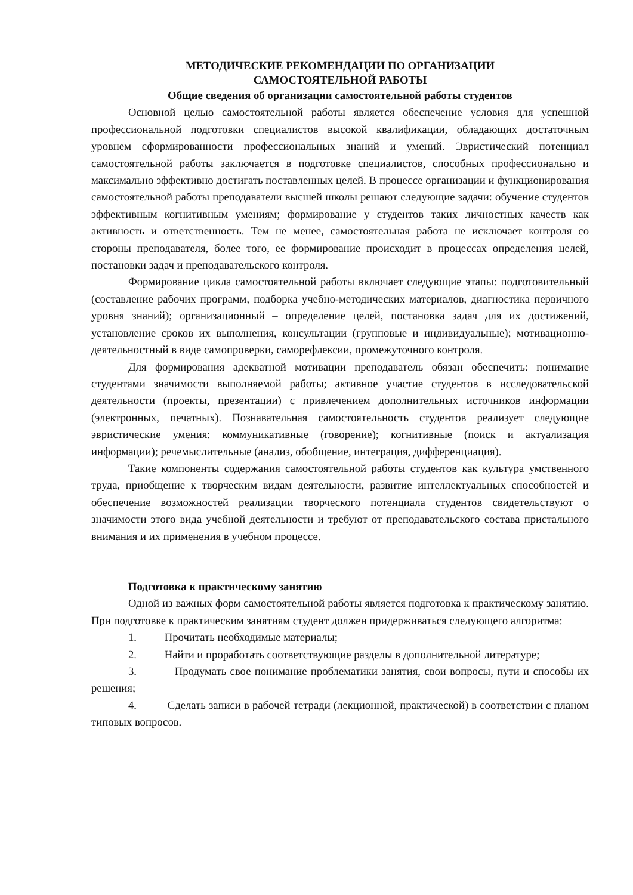МЕТОДИЧЕСКИЕ РЕКОМЕНДАЦИИ ПО ОРГАНИЗАЦИИ
САМОСТОЯТЕЛЬНОЙ РАБОТЫ
Общие сведения об организации самостоятельной работы студентов
Основной целью самостоятельной работы является обеспечение условия для успешной профессиональной подготовки специалистов высокой квалификации, обладающих достаточным уровнем сформированности профессиональных знаний и умений. Эвристический потенциал самостоятельной работы заключается в подготовке специалистов, способных профессионально и максимально эффективно достигать поставленных целей. В процессе организации и функционирования самостоятельной работы преподаватели высшей школы решают следующие задачи: обучение студентов эффективным когнитивным умениям; формирование у студентов таких личностных качеств как активность и ответственность. Тем не менее, самостоятельная работа не исключает контроля со стороны преподавателя, более того, ее формирование происходит в процессах определения целей, постановки задач и преподавательского контроля.
Формирование цикла самостоятельной работы включает следующие этапы: подготовительный (составление рабочих программ, подборка учебно-методических материалов, диагностика первичного уровня знаний); организационный – определение целей, постановка задач для их достижений, установление сроков их выполнения, консультации (групповые и индивидуальные); мотивационно-деятельностный в виде самопроверки, саморефлексии, промежуточного контроля.
Для формирования адекватной мотивации преподаватель обязан обеспечить: понимание студентами значимости выполняемой работы; активное участие студентов в исследовательской деятельности (проекты, презентации) с привлечением дополнительных источников информации (электронных, печатных). Познавательная самостоятельность студентов реализует следующие эвристические умения: коммуникативные (говорение); когнитивные (поиск и актуализация информации); речемыслительные (анализ, обобщение, интеграция, дифференциация).
Такие компоненты содержания самостоятельной работы студентов как культура умственного труда, приобщение к творческим видам деятельности, развитие интеллектуальных способностей и обеспечение возможностей реализации творческого потенциала студентов свидетельствуют о значимости этого вида учебной деятельности и требуют от преподавательского состава пристального внимания и их применения в учебном процессе.
Подготовка к практическому занятию
Одной из важных форм самостоятельной работы является подготовка к практическому занятию. При подготовке к практическим занятиям студент должен придерживаться следующего алгоритма:
1. Прочитать необходимые материалы;
2. Найти и проработать соответствующие разделы в дополнительной литературе;
3. Продумать свое понимание проблематики занятия, свои вопросы, пути и способы их решения;
4. Сделать записи в рабочей тетради (лекционной, практической) в соответствии с планом типовых вопросов.